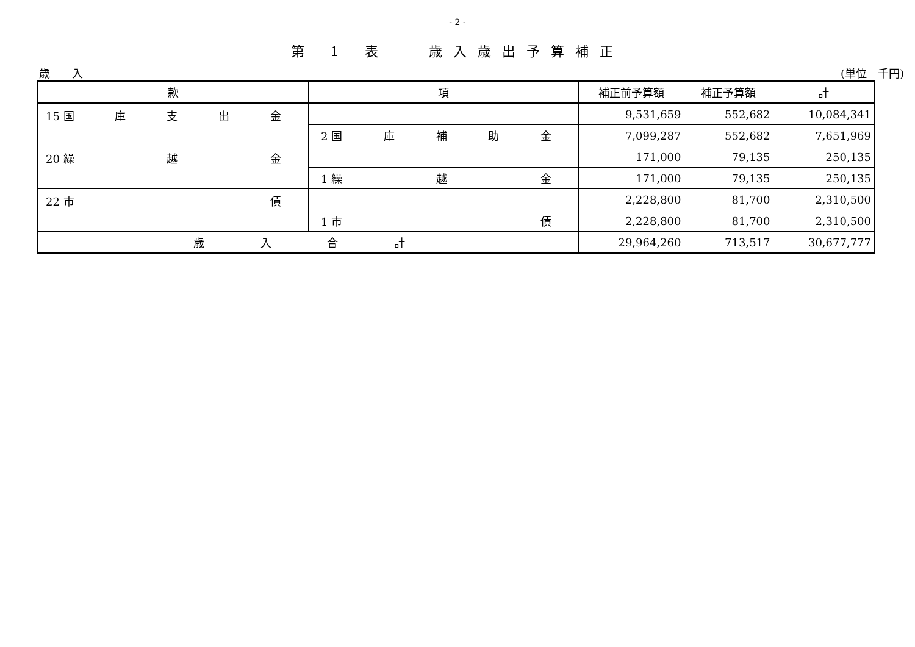- 2 -
第 1 表　 歳入歳出予算補正
歳　　入 (単位　千円)
| 款 | 項 | 補正前予算額 | 補正予算額 | 計 |
| --- | --- | --- | --- | --- |
| 15 国 庫 支 出 金 | | 9,531,659 | 552,682 | 10,084,341 |
| | 2 国 庫 補 助 金 | 7,099,287 | 552,682 | 7,651,969 |
| 20 繰 越 金 | | 171,000 | 79,135 | 250,135 |
| | 1 繰 越 金 | 171,000 | 79,135 | 250,135 |
| 22 市 債 | | 2,228,800 | 81,700 | 2,310,500 |
| | 1 市 債 | 2,228,800 | 81,700 | 2,310,500 |
| 歳 入 合 計 | | 29,964,260 | 713,517 | 30,677,777 |